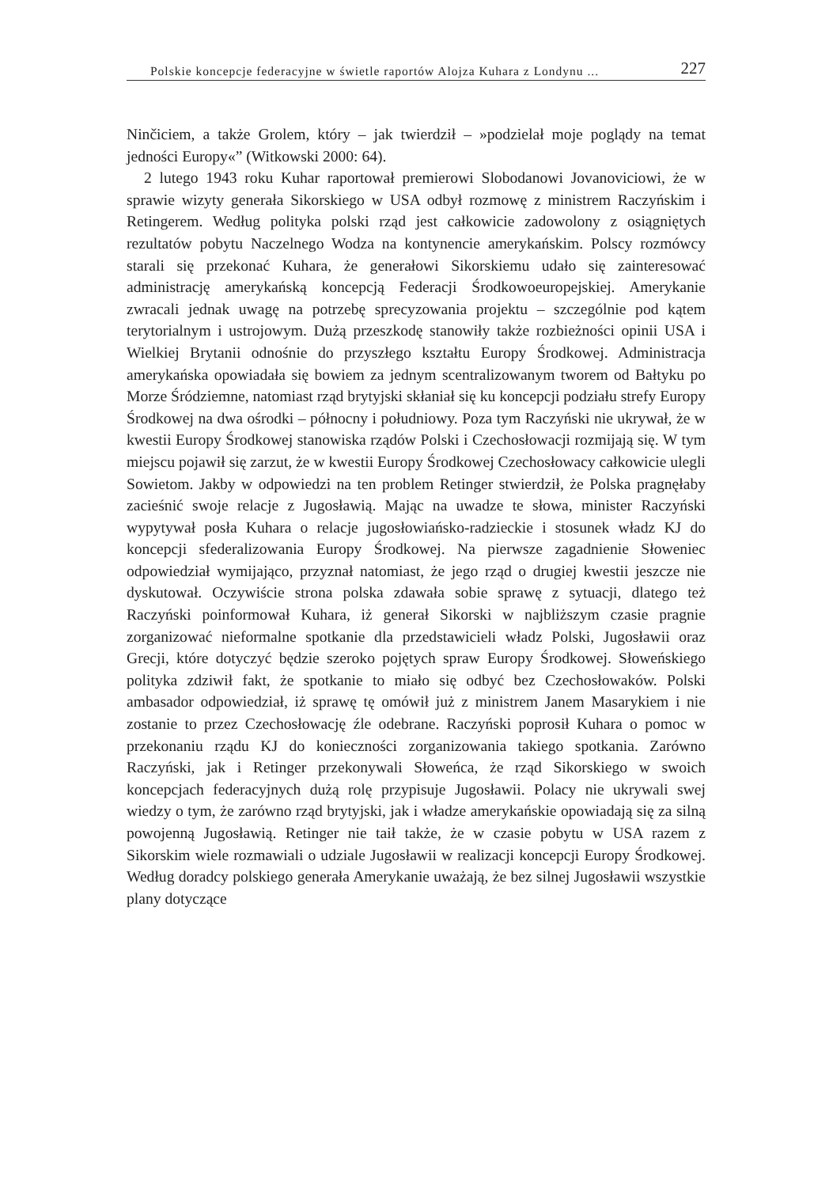Polskie koncepcje federacyjne w świetle raportów Alojza Kuhara z Londynu ... 227
Ninčiciem, a także Grolem, który – jak twierdził – »podzielał moje poglądy na temat jedności Europy«” (Witkowski 2000: 64).
2 lutego 1943 roku Kuhar raportował premierowi Slobodanowi Jovanoviciowi, że w sprawie wizyty generała Sikorskiego w USA odbył rozmowę z ministrem Raczyńskim i Retingerem. Według polityka polski rząd jest całkowicie zadowolony z osiągniętych rezultatów pobytu Naczelnego Wodza na kontynencie amerykańskim. Polscy rozmówcy starali się przekonać Kuhara, że generałowi Sikorskiemu udało się zainteresować administrację amerykańską koncepcją Federacji Środkowoeuropejskiej. Amerykanie zwracali jednak uwagę na potrzebę sprecyzowania projektu – szczególnie pod kątem terytorialnym i ustrojowym. Dużą przeszkodę stanowiły także rozbieżności opinii USA i Wielkiej Brytanii odnośnie do przyszłego kształtu Europy Środkowej. Administracja amerykańska opowiadała się bowiem za jednym scentralizowanym tworem od Bałtyku po Morze Śródziemne, natomiast rząd brytyjski skłaniał się ku koncepcji podziału strefy Europy Środkowej na dwa ośrodki – północny i południowy. Poza tym Raczyński nie ukrywał, że w kwestii Europy Środkowej stanowiska rządów Polski i Czechosłowacji rozmijają się. W tym miejscu pojawił się zarzut, że w kwestii Europy Środkowej Czechosłowacy całkowicie ulegli Sowietom. Jakby w odpowiedzi na ten problem Retinger stwierdził, że Polska pragnęłaby zacieśnić swoje relacje z Jugosławią. Mając na uwadze te słowa, minister Raczyński wypytywał posła Kuhara o relacje jugosłowiańsko-radzieckie i stosunek władz KJ do koncepcji sfederalizowania Europy Środkowej. Na pierwsze zagadnienie Słoweniec odpowiedział wymijająco, przyznał natomiast, że jego rząd o drugiej kwestii jeszcze nie dyskutował. Oczywiście strona polska zdawała sobie sprawę z sytuacji, dlatego też Raczyński poinformował Kuhara, iż generał Sikorski w najbliższym czasie pragnie zorganizować nieformalne spotkanie dla przedstawicieli władz Polski, Jugosławii oraz Grecji, które dotyczyć będzie szeroko pojętych spraw Europy Środkowej. Słoweńskiego polityka zdziwił fakt, że spotkanie to miało się odbyć bez Czechosłowaków. Polski ambasador odpowiedział, iż sprawę tę omówił już z ministrem Janem Masarykiem i nie zostanie to przez Czechosłowację źle odebrane. Raczyński poprosił Kuhara o pomoc w przekonaniu rządu KJ do konieczności zorganizowania takiego spotkania. Zarówno Raczyński, jak i Retinger przekonywali Słoweńca, że rząd Sikorskiego w swoich koncepcjach federacyjnych dużą rolę przypisuje Jugosławii. Polacy nie ukrywali swej wiedzy o tym, że zarówno rząd brytyjski, jak i władze amerykańskie opowiadają się za silną powojenną Jugosławią. Retinger nie taił także, że w czasie pobytu w USA razem z Sikorskim wiele rozmawiali o udziale Jugosławii w realizacji koncepcji Europy Środkowej. Według doradcy polskiego generała Amerykanie uważają, że bez silnej Jugosławii wszystkie plany dotyczące